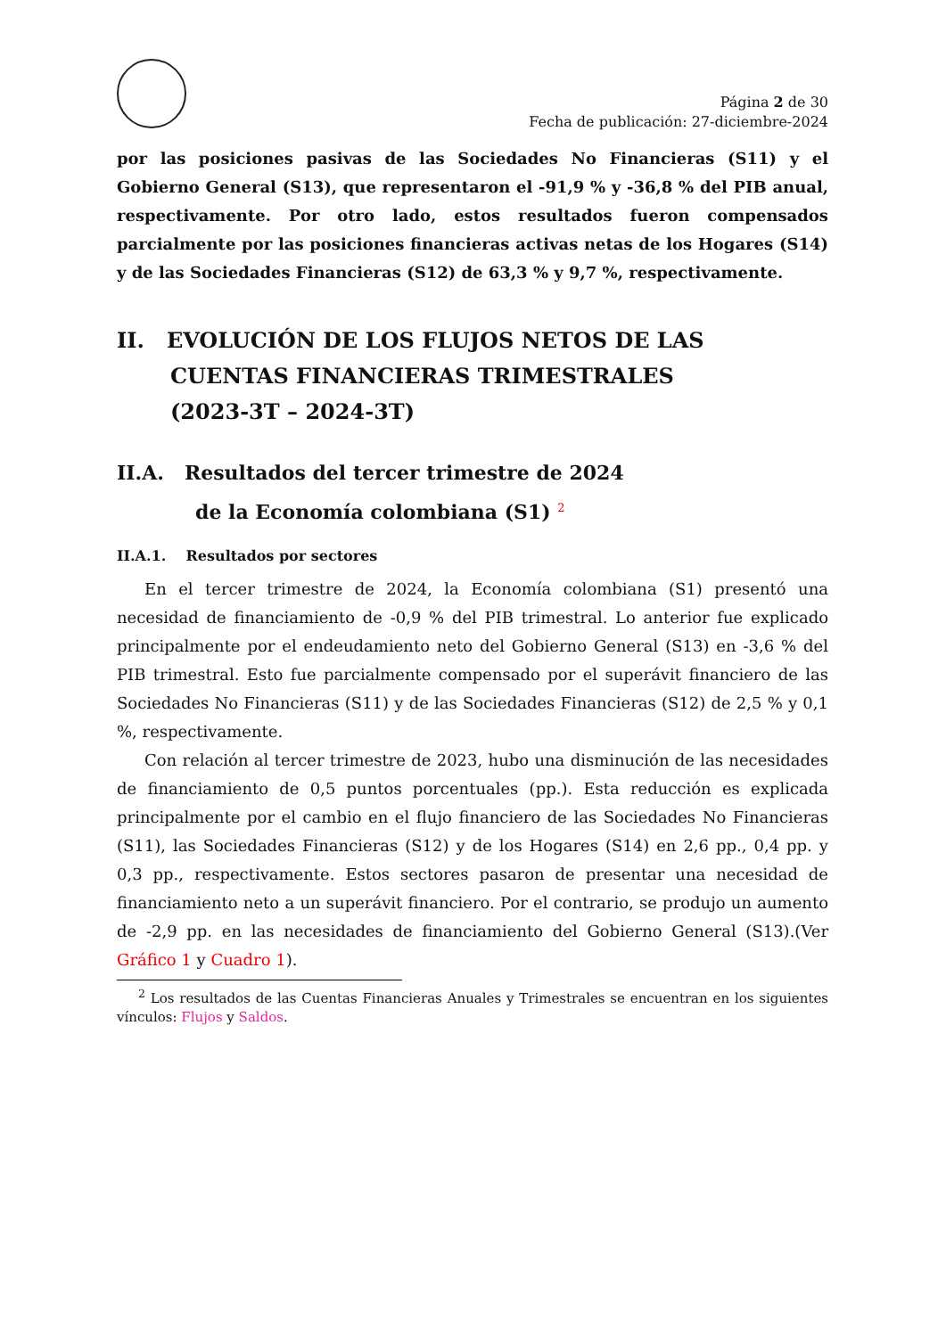Página 2 de 30
Fecha de publicación: 27-diciembre-2024
por las posiciones pasivas de las Sociedades No Financieras (S11) y el Gobierno General (S13), que representaron el -91,9 % y -36,8 % del PIB anual, respectivamente. Por otro lado, estos resultados fueron compensados parcialmente por las posiciones financieras activas netas de los Hogares (S14) y de las Sociedades Financieras (S12) de 63,3 % y 9,7 %, respectivamente.
II. EVOLUCIÓN DE LOS FLUJOS NETOS DE LAS
CUENTAS FINANCIERAS TRIMESTRALES
(2023-3T – 2024-3T)
II.A. Resultados del tercer trimestre de 2024
de la Economía colombiana (S1) <sup>2</sup>
II.A.1. Resultados por sectores
En el tercer trimestre de 2024, la Economía colombiana (S1) presentó una necesidad de financiamiento de -0,9 % del PIB trimestral. Lo anterior fue explicado principalmente por el endeudamiento neto del Gobierno General (S13) en -3,6 % del PIB trimestral. Esto fue parcialmente compensado por el superávit financiero de las Sociedades No Financieras (S11) y de las Sociedades Financieras (S12) de 2,5 % y 0,1 %, respectivamente.
Con relación al tercer trimestre de 2023, hubo una disminución de las necesidades de financiamiento de 0,5 puntos porcentuales (pp.). Esta reducción es explicada principalmente por el cambio en el flujo financiero de las Sociedades No Financieras (S11), las Sociedades Financieras (S12) y de los Hogares (S14) en 2,6 pp., 0,4 pp. y 0,3 pp., respectivamente. Estos sectores pasaron de presentar una necesidad de financiamiento neto a un superávit financiero. Por el contrario, se produjo un aumento de -2,9 pp. en las necesidades de financiamiento del Gobierno General (S13).(Ver Gráfico 1 y Cuadro 1).
<sup>2</sup> Los resultados de las Cuentas Financieras Anuales y Trimestrales se encuentran en los siguientes vínculos: Flujos y Saldos.